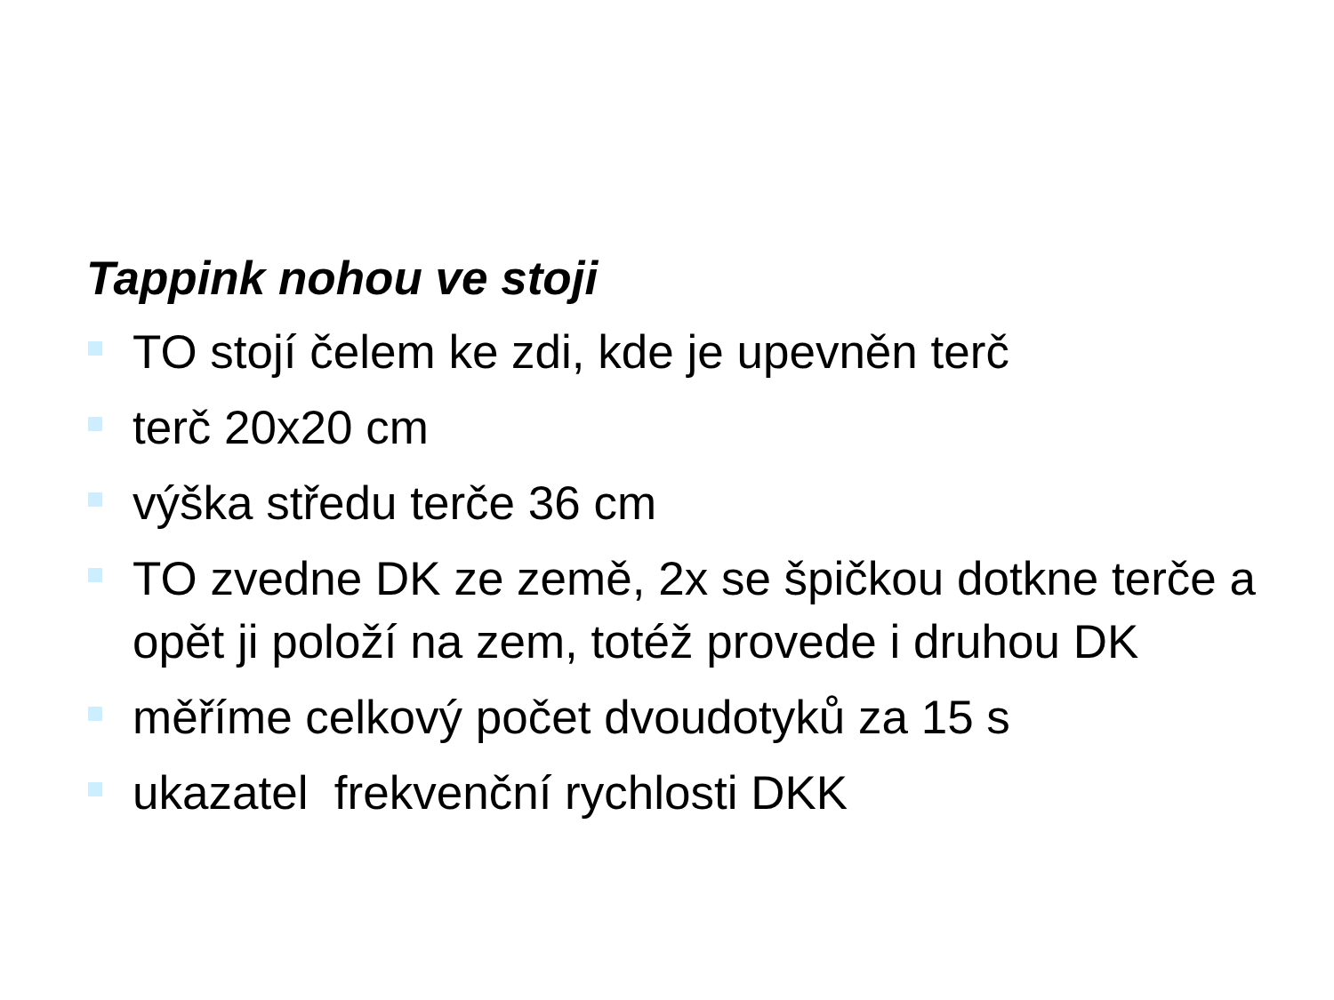Tappink nohou ve stoji
TO stojí čelem ke zdi, kde je upevněn terč
terč 20x20 cm
výška středu terče 36 cm
TO zvedne DK ze země, 2x se špičkou dotkne terče a opět ji položí na zem, totéž provede i druhou DK
měříme celkový počet dvoudotyků za 15 s
ukazatel frekvenční rychlosti DKK